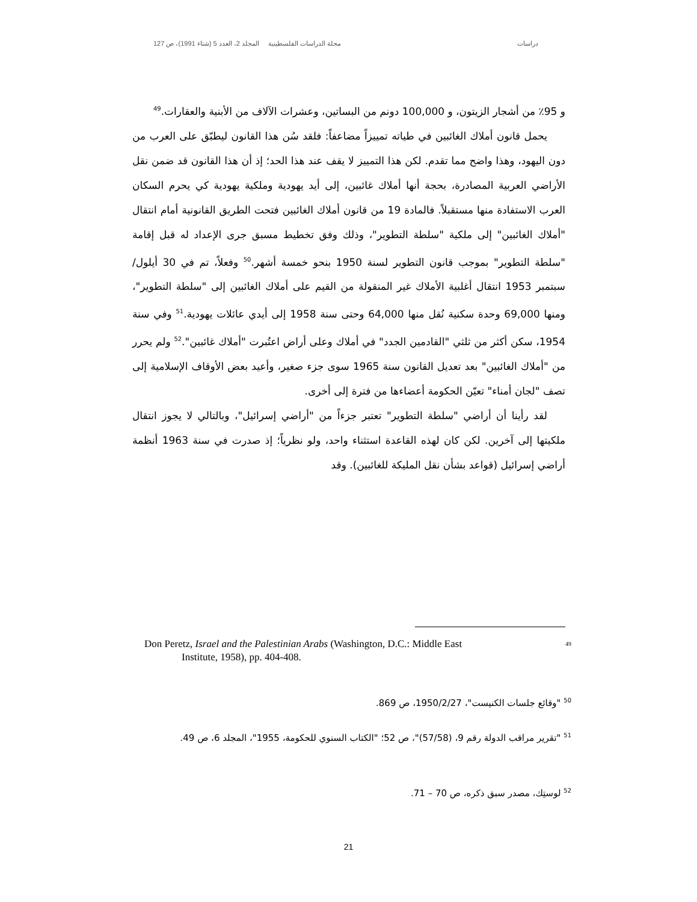دراسات مجلة الدراسات الفلسطينية المجلد 2، العدد 5 (شتاء 1991)، ص 127
و 95٪ من أشجار الزيتون، و 100,000 دونم من البساتين، وعشرات الآلاف من الأبنية والعقارات.<sup>49</sup>
يحمل قانون أملاك الغائبين في طياته تمييزاً مضاعفاً: فلقد سُن هذا القانون ليطبّق على العرب من دون اليهود، وهذا واضح مما تقدم. لكن هذا التمييز لا يقف عند هذا الحد؛ إذ أن هذا القانون قد ضمن نقل الأراضي العربية المصادرة، بحجة أنها أملاك غائبين، إلى أيد يهودية وملكية يهودية كي يحرم السكان العرب الاستفادة منها مستقبلاً. فالمادة 19 من قانون أملاك الغائبين فتحت الطريق القانونية أمام انتقال "أملاك الغائبين" إلى ملكية "سلطة التطوير"، وذلك وفق تخطيط مسبق جرى الإعداد له قبل إقامة "سلطة التطوير" بموجب قانون التطوير لسنة 1950 بنحو خمسة أشهر.<sup>50</sup> وفعلاً، تم في 30 أيلول/سبتمبر 1953 انتقال أغلبية الأملاك غير المنقولة من القيم على أملاك الغائبين إلى "سلطة التطوير"، ومنها 69,000 وحدة سكنية نُقل منها 64,000 وحتى سنة 1958 إلى أيدي عائلات يهودية.<sup>51</sup> وفي سنة 1954، سكن أكثر من ثلثي "القادمين الجدد" في أملاك وعلى أراض اعتُبرت "أملاك غائبين".<sup>52</sup> ولم يحرر من "أملاك الغائبين" بعد تعديل القانون سنة 1965 سوى جزء صغير، وأعيد بعض الأوقاف الإسلامية إلى تصف "لجان أمناء" تعيّن الحكومة أعضاءها من فترة إلى أخرى.
لقد رأينا أن أراضي "سلطة التطوير" تعتبر جزءاً من "أراضي إسرائيل"، وبالتالي لا يجوز انتقال ملكيتها إلى آخرين. لكن كان لهذه القاعدة استثناء واحد، ولو نظرياً؛ إذ صدرت في سنة 1963 أنظمة أراضي إسرائيل (قواعد بشأن نقل المليكة للغائبين). وقد
Don Peretz, Israel and the Palestinian Arabs (Washington, D.C.: Middle East
Institute, 1958), pp. 404-408.
49
<sup>50</sup> "وقائع جلسات الكنيست"، 1950/2/27، ص 869.
<sup>51</sup> "تقرير مراقب الدولة رقم 9، (57/58)"، ص 52؛ "الكتاب السنوي للحكومة، 1955"، المجلد 6، ص 49.
<sup>52</sup> لوستِك، مصدر سبق ذكره، ص 70 – 71.
21